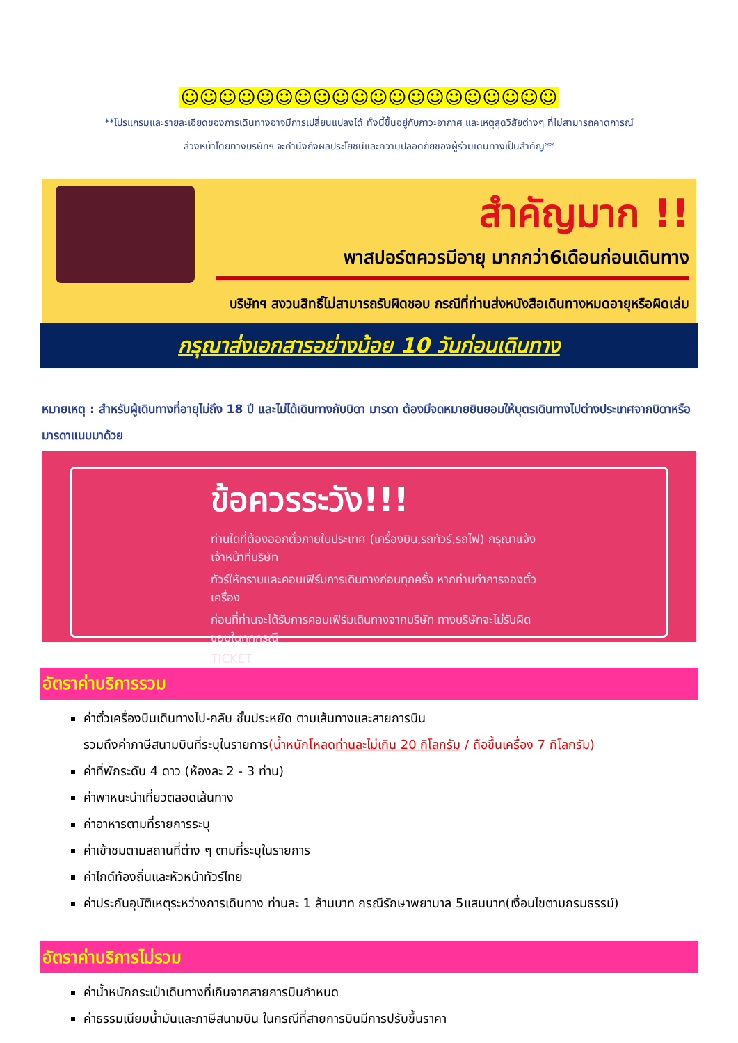☺☺☺☺☺☺☺☺☺☺☺☺☺☺☺☺☺☺☺☺
**โปรแกรมและรายละเอียดของการเดินทางอาจมีการเปลี่ยนแปลงได้ ทั้งนี้ขึ้นอยู่กับภาวะอากาศ และเหตุสุดวิสัยต่างๆ ที่ไม่สามารถคาดการณ์
ล่วงหน้าโดยทางบริษัทฯ จะคำนึงถึงผลประโยชน์และความปลอดภัยของผู้ร่วมเดินทางเป็นสำคัญ**
สำคัญมาก !!
พาสปอร์ตควรมีอายุ มากกว่า6เดือนก่อนเดินทาง
บริษัทฯ สงวนสิทธิ์ไม่สามารถรับผิดชอบ กรณีที่ท่านส่งหนังสือเดินทางหมดอายุหรือผิดเล่ม
กรุณาส่งเอกสารอย่างน้อย 10 วันก่อนเดินทาง
หมายเหตุ : สำหรับผู้เดินทางที่อายุไม่ถึง 18 ปี และไม่ได้เดินทางกับบิดา มารดา ต้องมีจดหมายยินยอมให้บุตรเดินทางไปต่างประเทศจากบิดาหรือมารดาแนบมาด้วย
ข้อควรระวัง!!!
ท่านใดที่ต้องออกตั๋วภายในประเทศ (เครื่องบิน,รถทัวร์,รถไฟ) กรุณาแจ้งเจ้าหน้าที่บริษัท
ทัวร์ให้ทราบและคอนเฟิร์มการเดินทางก่อนทุกครั้ง หากท่านทำการจองตั๋วเครื่อง
ก่อนที่ท่านจะได้รับการคอนเฟิร์มเดินทางจากบริษัท ทางบริษัทจะไม่รับผิดชอบในทุกกรณี
TICKET
อัตราค่าบริการรวม
ค่าตั๋วเครื่องบินเดินทางไป-กลับ ชั้นประหยัด ตามเส้นทางและสายการบิน
รวมถึงค่าภาษีสนามบินที่ระบุในรายการ(น้ำหนักโหลดท่านละไม่เกิน 20 กิโลกรัม / ถือขึ้นเครื่อง 7 กิโลกรัม)
ค่าที่พักระดับ 4 ดาว (ห้องละ 2 - 3 ท่าน)
ค่าพาหนะนำเที่ยวตลอดเส้นทาง
ค่าอาหารตามที่รายการระบุ
ค่าเข้าชมตามสถานที่ต่าง ๆ ตามที่ระบุในรายการ
ค่าไกด์ท้องถิ่นและหัวหน้าทัวร์ไทย
ค่าประกันอุบัติเหตุระหว่างการเดินทาง ท่านละ 1 ล้านบาท กรณีรักษาพยาบาล 5แสนบาท(เงื่อนไขตามกรมธรรม์)
อัตราค่าบริการไม่รวม
ค่าน้ำหนักกระเป๋าเดินทางที่เกินจากสายการบินกำหนด
ค่าธรรมเนียมน้ำมันและภาษีสนามบิน ในกรณีที่สายการบินมีการปรับขึ้นราคา